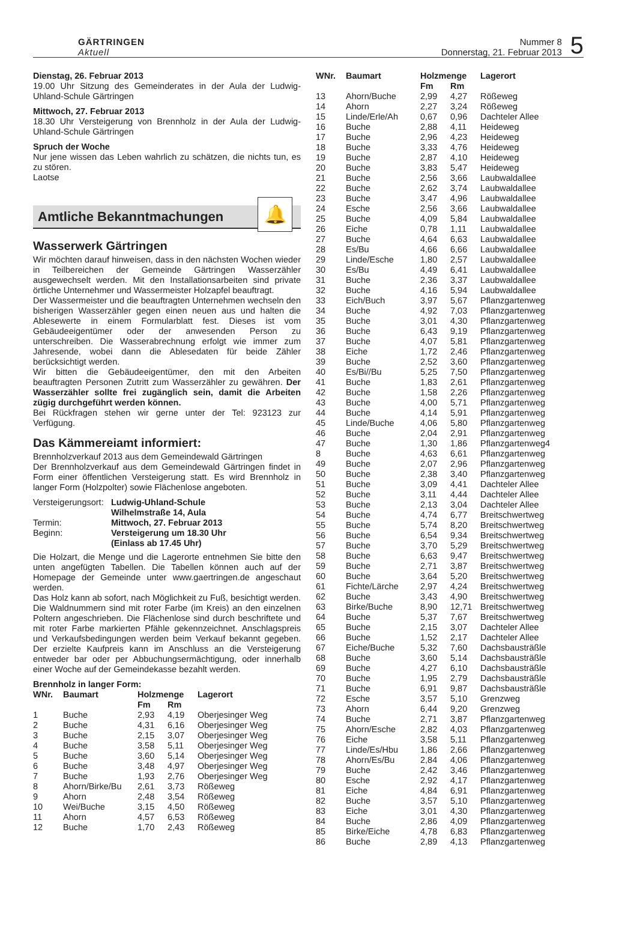GÄRTRINGEN
Aktuell
Nummer 8
Donnerstag, 21. Februar 2013
5
Dienstag, 26. Februar 2013
19.00 Uhr Sitzung des Gemeinderates in der Aula der Ludwig-Uhland-Schule Gärtringen
Mittwoch, 27. Februar 2013
18.30 Uhr Versteigerung von Brennholz in der Aula der Ludwig-Uhland-Schule Gärtringen
Spruch der Woche
Nur jene wissen das Leben wahrlich zu schätzen, die nichts tun, es zu stören.
Laotse
Amtliche Bekanntmachungen
🔔
Wasserwerk Gärtringen
Wir möchten darauf hinweisen, dass in den nächsten Wochen wieder in Teilbereichen der Gemeinde Gärtringen Wasserzähler ausgewechselt werden. Mit den Installationsarbeiten sind private örtliche Unternehmer und Wassermeister Holzapfel beauftragt.
Der Wassermeister und die beauftragten Unternehmen wechseln den bisherigen Wasserzähler gegen einen neuen aus und halten die Ablesewerte in einem Formularblatt fest. Dieses ist vom Gebäudeeigentümer oder der anwesenden Person zu unterschreiben. Die Wasserabrechnung erfolgt wie immer zum Jahresende, wobei dann die Ablesedaten für beide Zähler berücksichtigt werden.
Wir bitten die Gebäudeeigentümer, den mit den Arbeiten beauftragten Personen Zutritt zum Wasserzähler zu gewähren. Der Wasserzähler sollte frei zugänglich sein, damit die Arbeiten zügig durchgeführt werden können.
Bei Rückfragen stehen wir gerne unter der Tel: 923123 zur Verfügung.
Das Kämmereiamt informiert:
Brennholzverkauf 2013 aus dem Gemeindewald Gärtringen
Der Brennholzverkauf aus dem Gemeindewald Gärtringen findet in Form einer öffentlichen Versteigerung statt. Es wird Brennholz in langer Form (Holzpolter) sowie Flächenlose angeboten.
| Versteigerungsort: | Ludwig-Uhland-Schule Wilhelmstraße 14, Aula |
| Termin: | Mittwoch, 27. Februar 2013 |
| Beginn: | Versteigerung um 18.30 Uhr (Einlass ab 17.45 Uhr) |
Die Holzart, die Menge und die Lagerorte entnehmen Sie bitte den unten angefügten Tabellen. Die Tabellen können auch auf der Homepage der Gemeinde unter www.gaertringen.de angeschaut werden.
Das Holz kann ab sofort, nach Möglichkeit zu Fuß, besichtigt werden. Die Waldnummern sind mit roter Farbe (im Kreis) an den einzelnen Poltern angeschrieben. Die Flächenlose sind durch beschriftete und mit roter Farbe markierten Pfähle gekennzeichnet. Anschlagspreis und Verkaufsbedingungen werden beim Verkauf bekannt gegeben. Der erzielte Kaufpreis kann im Anschluss an die Versteigerung entweder bar oder per Abbuchungsermächtigung, oder innerhalb einer Woche auf der Gemeindekasse bezahlt werden.
Brennholz in langer Form:
| WNr. | Baumart | Holzmenge | | Lagerort |
| --- | --- | --- | --- | --- |
| | | Fm | Rm | |
| 1 | Buche | 2,93 | 4,19 | Oberjesinger Weg |
| 2 | Buche | 4,31 | 6,16 | Oberjesinger Weg |
| 3 | Buche | 2,15 | 3,07 | Oberjesinger Weg |
| 4 | Buche | 3,58 | 5,11 | Oberjesinger Weg |
| 5 | Buche | 3,60 | 5,14 | Oberjesinger Weg |
| 6 | Buche | 3,48 | 4,97 | Oberjesinger Weg |
| 7 | Buche | 1,93 | 2,76 | Oberjesinger Weg |
| 8 | Ahorn/Birke/Bu | 2,61 | 3,73 | Rößeweg |
| 9 | Ahorn | 2,48 | 3,54 | Rößeweg |
| 10 | Wei/Buche | 3,15 | 4,50 | Rößeweg |
| 11 | Ahorn | 4,57 | 6,53 | Rößeweg |
| 12 | Buche | 1,70 | 2,43 | Rößeweg |
| WNr. | Baumart | Holzmenge | | Lagerort |
| --- | --- | --- | --- | --- |
| | | Fm | Rm | |
| 13 | Ahorn/Buche | 2,99 | 4,27 | Rößeweg |
| 14 | Ahorn | 2,27 | 3,24 | Rößeweg |
| 15 | Linde/Erle/Ah | 0,67 | 0,96 | Dachteler Allee |
| 16 | Buche | 2,88 | 4,11 | Heideweg |
| 17 | Buche | 2,96 | 4,23 | Heideweg |
| 18 | Buche | 3,33 | 4,76 | Heideweg |
| 19 | Buche | 2,87 | 4,10 | Heideweg |
| 20 | Buche | 3,83 | 5,47 | Heideweg |
| 21 | Buche | 2,56 | 3,66 | Laubwaldallee |
| 22 | Buche | 2,62 | 3,74 | Laubwaldallee |
| 23 | Buche | 3,47 | 4,96 | Laubwaldallee |
| 24 | Esche | 2,56 | 3,66 | Laubwaldallee |
| 25 | Buche | 4,09 | 5,84 | Laubwaldallee |
| 26 | Eiche | 0,78 | 1,11 | Laubwaldallee |
| 27 | Buche | 4,64 | 6,63 | Laubwaldallee |
| 28 | Es/Bu | 4,66 | 6,66 | Laubwaldallee |
| 29 | Linde/Esche | 1,80 | 2,57 | Laubwaldallee |
| 30 | Es/Bu | 4,49 | 6,41 | Laubwaldallee |
| 31 | Buche | 2,36 | 3,37 | Laubwaldallee |
| 32 | Buche | 4,16 | 5,94 | Laubwaldallee |
| 33 | Eich/Buch | 3,97 | 5,67 | Pflanzgartenweg |
| 34 | Buche | 4,92 | 7,03 | Pflanzgartenweg |
| 35 | Buche | 3,01 | 4,30 | Pflanzgartenweg |
| 36 | Buche | 6,43 | 9,19 | Pflanzgartenweg |
| 37 | Buche | 4,07 | 5,81 | Pflanzgartenweg |
| 38 | Eiche | 1,72 | 2,46 | Pflanzgartenweg |
| 39 | Buche | 2,52 | 3,60 | Pflanzgartenweg |
| 40 | Es/Bi//Bu | 5,25 | 7,50 | Pflanzgartenweg |
| 41 | Buche | 1,83 | 2,61 | Pflanzgartenweg |
| 42 | Buche | 1,58 | 2,26 | Pflanzgartenweg |
| 43 | Buche | 4,00 | 5,71 | Pflanzgartenweg |
| 44 | Buche | 4,14 | 5,91 | Pflanzgartenweg |
| 45 | Linde/Buche | 4,06 | 5,80 | Pflanzgartenweg |
| 46 | Buche | 2,04 | 2,91 | Pflanzgartenweg |
| 47 | Buche | 1,30 | 1,86 | Pflanzgartenweg4 |
| 8 | Buche | 4,63 | 6,61 | Pflanzgartenweg |
| 49 | Buche | 2,07 | 2,96 | Pflanzgartenweg |
| 50 | Buche | 2,38 | 3,40 | Pflanzgartenweg |
| 51 | Buche | 3,09 | 4,41 | Dachteler Allee |
| 52 | Buche | 3,11 | 4,44 | Dachteler Allee |
| 53 | Buche | 2,13 | 3,04 | Dachteler Allee |
| 54 | Buche | 4,74 | 6,77 | Breitschwertweg |
| 55 | Buche | 5,74 | 8,20 | Breitschwertweg |
| 56 | Buche | 6,54 | 9,34 | Breitschwertweg |
| 57 | Buche | 3,70 | 5,29 | Breitschwertweg |
| 58 | Buche | 6,63 | 9,47 | Breitschwertweg |
| 59 | Buche | 2,71 | 3,87 | Breitschwertweg |
| 60 | Buche | 3,64 | 5,20 | Breitschwertweg |
| 61 | Fichte/Lärche | 2,97 | 4,24 | Breitschwertweg |
| 62 | Buche | 3,43 | 4,90 | Breitschwertweg |
| 63 | Birke/Buche | 8,90 | 12,71 | Breitschwertweg |
| 64 | Buche | 5,37 | 7,67 | Breitschwertweg |
| 65 | Buche | 2,15 | 3,07 | Dachteler Allee |
| 66 | Buche | 1,52 | 2,17 | Dachteler Allee |
| 67 | Eiche/Buche | 5,32 | 7,60 | Dachsbausträßle |
| 68 | Buche | 3,60 | 5,14 | Dachsbausträßle |
| 69 | Buche | 4,27 | 6,10 | Dachsbausträßle |
| 70 | Buche | 1,95 | 2,79 | Dachsbausträßle |
| 71 | Buche | 6,91 | 9,87 | Dachsbausträßle |
| 72 | Esche | 3,57 | 5,10 | Grenzweg |
| 73 | Ahorn | 6,44 | 9,20 | Grenzweg |
| 74 | Buche | 2,71 | 3,87 | Pflanzgartenweg |
| 75 | Ahorn/Esche | 2,82 | 4,03 | Pflanzgartenweg |
| 76 | Eiche | 3,58 | 5,11 | Pflanzgartenweg |
| 77 | Linde/Es/Hbu | 1,86 | 2,66 | Pflanzgartenweg |
| 78 | Ahorn/Es/Bu | 2,84 | 4,06 | Pflanzgartenweg |
| 79 | Buche | 2,42 | 3,46 | Pflanzgartenweg |
| 80 | Esche | 2,92 | 4,17 | Pflanzgartenweg |
| 81 | Eiche | 4,84 | 6,91 | Pflanzgartenweg |
| 82 | Buche | 3,57 | 5,10 | Pflanzgartenweg |
| 83 | Eiche | 3,01 | 4,30 | Pflanzgartenweg |
| 84 | Buche | 2,86 | 4,09 | Pflanzgartenweg |
| 85 | Birke/Eiche | 4,78 | 6,83 | Pflanzgartenweg |
| 86 | Buche | 2,89 | 4,13 | Pflanzgartenweg |